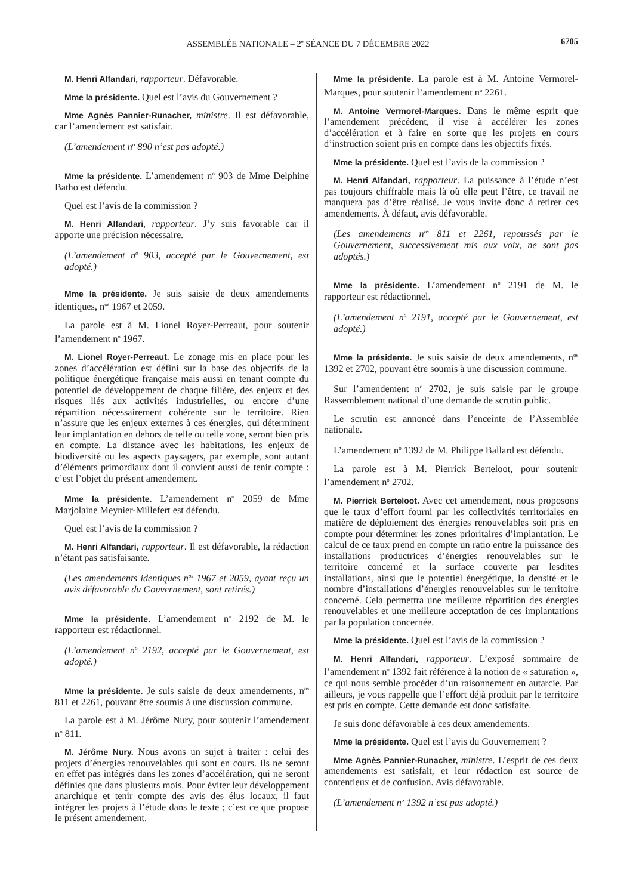ASSEMBLÉE NATIONALE – 2<sup>e</sup> SÉANCE DU 7 DÉCEMBRE 2022 6705
M. Henri Alfandari, rapporteur. Défavorable.
Mme la présidente. Quel est l’avis du Gouvernement ?
Mme Agnès Pannier-Runacher, ministre. Il est défavorable, car l’amendement est satisfait.
(L’amendement n<sup>o</sup> 890 n’est pas adopté.)
Mme la présidente. L’amendement n<sup>o</sup> 903 de Mme Delphine Batho est défendu.
Quel est l’avis de la commission ?
M. Henri Alfandari, rapporteur. J’y suis favorable car il apporte une précision nécessaire.
(L’amendement n<sup>o</sup> 903, accepté par le Gouvernement, est adopté.)
Mme la présidente. Je suis saisie de deux amendements identiques, n<sup>os</sup> 1967 et 2059.
La parole est à M. Lionel Royer-Perreaut, pour soutenir l’amendement n<sup>o</sup> 1967.
M. Lionel Royer-Perreaut. Le zonage mis en place pour les zones d’accélération est défini sur la base des objectifs de la politique énergétique française mais aussi en tenant compte du potentiel de développement de chaque filière, des enjeux et des risques liés aux activités industrielles, ou encore d’une répartition nécessairement cohérente sur le territoire. Rien n’assure que les enjeux externes à ces énergies, qui déterminent leur implantation en dehors de telle ou telle zone, seront bien pris en compte. La distance avec les habitations, les enjeux de biodiversité ou les aspects paysagers, par exemple, sont autant d’éléments primordiaux dont il convient aussi de tenir compte : c’est l’objet du présent amendement.
Mme la présidente. L’amendement n<sup>o</sup> 2059 de Mme Marjolaine Meynier-Millefert est défendu.
Quel est l’avis de la commission ?
M. Henri Alfandari, rapporteur. Il est défavorable, la rédaction n’étant pas satisfaisante.
(Les amendements identiques n<sup>os</sup> 1967 et 2059, ayant reçu un avis défavorable du Gouvernement, sont retirés.)
Mme la présidente. L’amendement n<sup>o</sup> 2192 de M. le rapporteur est rédactionnel.
(L’amendement n<sup>o</sup> 2192, accepté par le Gouvernement, est adopté.)
Mme la présidente. Je suis saisie de deux amendements, n<sup>os</sup> 811 et 2261, pouvant être soumis à une discussion commune.
La parole est à M. Jérôme Nury, pour soutenir l’amendement n<sup>o</sup> 811.
M. Jérôme Nury. Nous avons un sujet à traiter : celui des projets d’énergies renouvelables qui sont en cours. Ils ne seront en effet pas intégrés dans les zones d’accélération, qui ne seront définies que dans plusieurs mois. Pour éviter leur développement anarchique et tenir compte des avis des élus locaux, il faut intégrer les projets à l’étude dans le texte ; c’est ce que propose le présent amendement.
Mme la présidente. La parole est à M. Antoine Vermorel-Marques, pour soutenir l’amendement n<sup>o</sup> 2261.
M. Antoine Vermorel-Marques. Dans le même esprit que l’amendement précédent, il vise à accélérer les zones d’accélération et à faire en sorte que les projets en cours d’instruction soient pris en compte dans les objectifs fixés.
Mme la présidente. Quel est l’avis de la commission ?
M. Henri Alfandari, rapporteur. La puissance à l’étude n’est pas toujours chiffrable mais là où elle peut l’être, ce travail ne manquera pas d’être réalisé. Je vous invite donc à retirer ces amendements. À défaut, avis défavorable.
(Les amendements n<sup>os</sup> 811 et 2261, repoussés par le Gouvernement, successivement mis aux voix, ne sont pas adoptés.)
Mme la présidente. L’amendement n<sup>o</sup> 2191 de M. le rapporteur est rédactionnel.
(L’amendement n<sup>o</sup> 2191, accepté par le Gouvernement, est adopté.)
Mme la présidente. Je suis saisie de deux amendements, n<sup>os</sup> 1392 et 2702, pouvant être soumis à une discussion commune.
Sur l’amendement n<sup>o</sup> 2702, je suis saisie par le groupe Rassemblement national d’une demande de scrutin public.
Le scrutin est annoncé dans l’enceinte de l’Assemblée nationale.
L’amendement n<sup>o</sup> 1392 de M. Philippe Ballard est défendu.
La parole est à M. Pierrick Berteloot, pour soutenir l’amendement n<sup>o</sup> 2702.
M. Pierrick Berteloot. Avec cet amendement, nous proposons que le taux d’effort fourni par les collectivités territoriales en matière de déploiement des énergies renouvelables soit pris en compte pour déterminer les zones prioritaires d’implantation. Le calcul de ce taux prend en compte un ratio entre la puissance des installations productrices d’énergies renouvelables sur le territoire concerné et la surface couverte par lesdites installations, ainsi que le potentiel énergétique, la densité et le nombre d’installations d’énergies renouvelables sur le territoire concerné. Cela permettra une meilleure répartition des énergies renouvelables et une meilleure acceptation de ces implantations par la population concernée.
Mme la présidente. Quel est l’avis de la commission ?
M. Henri Alfandari, rapporteur. L’exposé sommaire de l’amendement n<sup>o</sup> 1392 fait référence à la notion de « saturation », ce qui nous semble procéder d’un raisonnement en autarcie. Par ailleurs, je vous rappelle que l’effort déjà produit par le territoire est pris en compte. Cette demande est donc satisfaite.
Je suis donc défavorable à ces deux amendements.
Mme la présidente. Quel est l’avis du Gouvernement ?
Mme Agnès Pannier-Runacher, ministre. L’esprit de ces deux amendements est satisfait, et leur rédaction est source de contentieux et de confusion. Avis défavorable.
(L’amendement n<sup>o</sup> 1392 n’est pas adopté.)